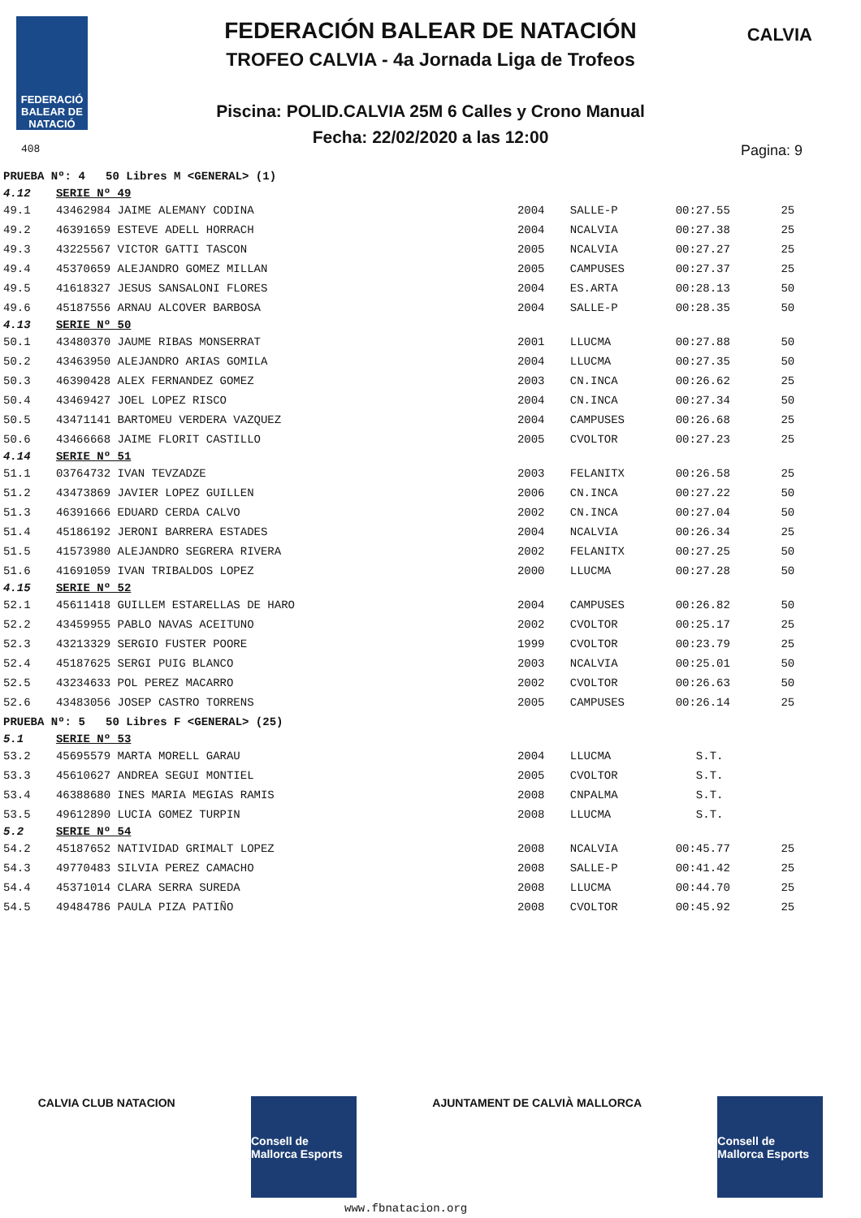FEDERACIÓ BALEAR DE NATACIÓ
CALVIA
FEDERACIÓN BALEAR DE NATACIÓN
TROFEO CALVIA - 4a Jornada Liga de Trofeos
Piscina: POLID.CALVIA 25M 6 Calles y Crono Manual
Fecha: 22/02/2020 a las 12:00
408 Pagina: 9
| PRUEBA Nº: 4 50 Libres M <GENERAL> (1) | | | | | |
| 4.12 | SERIE Nº 49 | | | | |
| 49.1 | 43462984 JAIME ALEMANY CODINA | 2004 | SALLE-P | 00:27.55 | 25 |
| 49.2 | 46391659 ESTEVE ADELL HORRACH | 2004 | NCALVIA | 00:27.38 | 25 |
| 49.3 | 43225567 VICTOR GATTI TASCON | 2005 | NCALVIA | 00:27.27 | 25 |
| 49.4 | 45370659 ALEJANDRO GOMEZ MILLAN | 2005 | CAMPUSES | 00:27.37 | 25 |
| 49.5 | 41618327 JESUS SANSALONI FLORES | 2004 | ES.ARTA | 00:28.13 | 50 |
| 49.6 | 45187556 ARNAU ALCOVER BARBOSA | 2004 | SALLE-P | 00:28.35 | 50 |
| 4.13 | SERIE Nº 50 | | | | |
| 50.1 | 43480370 JAUME RIBAS MONSERRAT | 2001 | LLUCMA | 00:27.88 | 50 |
| 50.2 | 43463950 ALEJANDRO ARIAS GOMILA | 2004 | LLUCMA | 00:27.35 | 50 |
| 50.3 | 46390428 ALEX FERNANDEZ GOMEZ | 2003 | CN.INCA | 00:26.62 | 25 |
| 50.4 | 43469427 JOEL LOPEZ RISCO | 2004 | CN.INCA | 00:27.34 | 50 |
| 50.5 | 43471141 BARTOMEU VERDERA VAZQUEZ | 2004 | CAMPUSES | 00:26.68 | 25 |
| 50.6 | 43466668 JAIME FLORIT CASTILLO | 2005 | CVOLTOR | 00:27.23 | 25 |
| 4.14 | SERIE Nº 51 | | | | |
| 51.1 | 03764732 IVAN TEVZADZE | 2003 | FELANITX | 00:26.58 | 25 |
| 51.2 | 43473869 JAVIER LOPEZ GUILLEN | 2006 | CN.INCA | 00:27.22 | 50 |
| 51.3 | 46391666 EDUARD CERDA CALVO | 2002 | CN.INCA | 00:27.04 | 50 |
| 51.4 | 45186192 JERONI BARRERA ESTADES | 2004 | NCALVIA | 00:26.34 | 25 |
| 51.5 | 41573980 ALEJANDRO SEGRERA RIVERA | 2002 | FELANITX | 00:27.25 | 50 |
| 51.6 | 41691059 IVAN TRIBALDOS LOPEZ | 2000 | LLUCMA | 00:27.28 | 50 |
| 4.15 | SERIE Nº 52 | | | | |
| 52.1 | 45611418 GUILLEM ESTARELLAS DE HARO | 2004 | CAMPUSES | 00:26.82 | 50 |
| 52.2 | 43459955 PABLO NAVAS ACEITUNO | 2002 | CVOLTOR | 00:25.17 | 25 |
| 52.3 | 43213329 SERGIO FUSTER POORE | 1999 | CVOLTOR | 00:23.79 | 25 |
| 52.4 | 45187625 SERGI PUIG BLANCO | 2003 | NCALVIA | 00:25.01 | 50 |
| 52.5 | 43234633 POL PEREZ MACARRO | 2002 | CVOLTOR | 00:26.63 | 50 |
| 52.6 | 43483056 JOSEP CASTRO TORRENS | 2005 | CAMPUSES | 00:26.14 | 25 |
| PRUEBA Nº: 5 50 Libres F <GENERAL> (25) | | | | | |
| 5.1 | SERIE Nº 53 | | | | |
| 53.2 | 45695579 MARTA MORELL GARAU | 2004 | LLUCMA | S.T. | |
| 53.3 | 45610627 ANDREA SEGUI MONTIEL | 2005 | CVOLTOR | S.T. | |
| 53.4 | 46388680 INES MARIA MEGIAS RAMIS | 2008 | CNPALMA | S.T. | |
| 53.5 | 49612890 LUCIA GOMEZ TURPIN | 2008 | LLUCMA | S.T. | |
| 5.2 | SERIE Nº 54 | | | | |
| 54.2 | 45187652 NATIVIDAD GRIMALT LOPEZ | 2008 | NCALVIA | 00:45.77 | 25 |
| 54.3 | 49770483 SILVIA PEREZ CAMACHO | 2008 | SALLE-P | 00:41.42 | 25 |
| 54.4 | 45371014 CLARA SERRA SUREDA | 2008 | LLUCMA | 00:44.70 | 25 |
| 54.5 | 49484786 PAULA PIZA PATIÑO | 2008 | CVOLTOR | 00:45.92 | 25 |
CALVIA CLUB NATACION
Consell de Mallorca Esports
AJUNTAMENT DE CALVIÀ MALLORCA
Consell de Mallorca Esports
www.fbnatacion.org